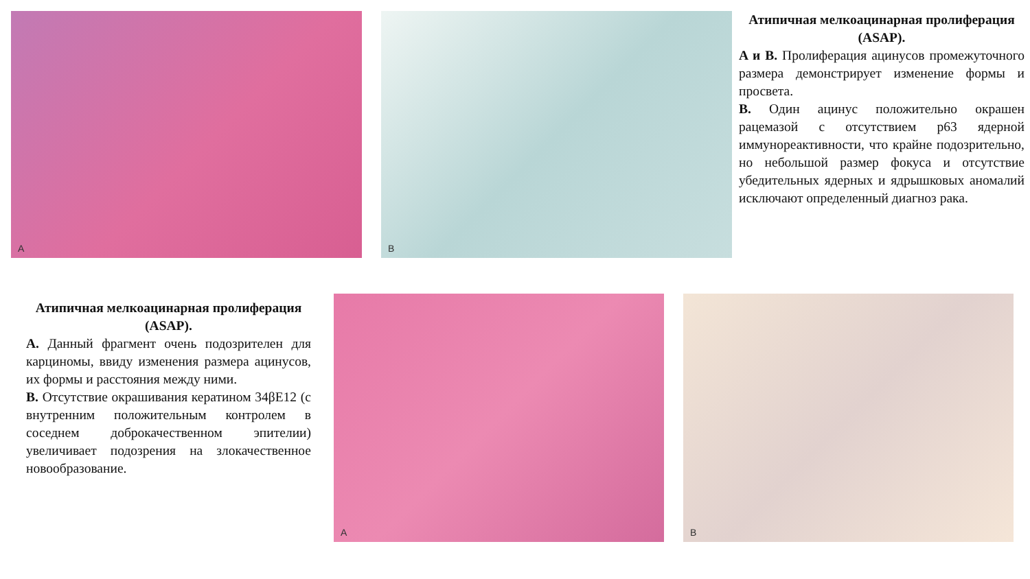A
B
Атипичная мелкоацинарная пролиферация (ASAP).
A и B. Пролиферация ацинусов промежуточного размера демонстрирует изменение формы и просвета.
B. Один ацинус положительно окрашен рацемазой с отсутствием p63 ядерной иммунореактивности, что крайне подозрительно, но небольшой размер фокуса и отсутствие убедительных ядерных и ядрышковых аномалий исключают определенный диагноз рака.
Атипичная мелкоацинарная пролиферация (ASAP).
A. Данный фрагмент очень подозрителен для карциномы, ввиду изменения размера ацинусов, их формы и расстояния между ними.
B. Отсутствие окрашивания кератином 34βE12 (с внутренним положительным контролем в соседнем доброкачественном эпителии) увеличивает подозрения на злокачественное новообразование.
A
B